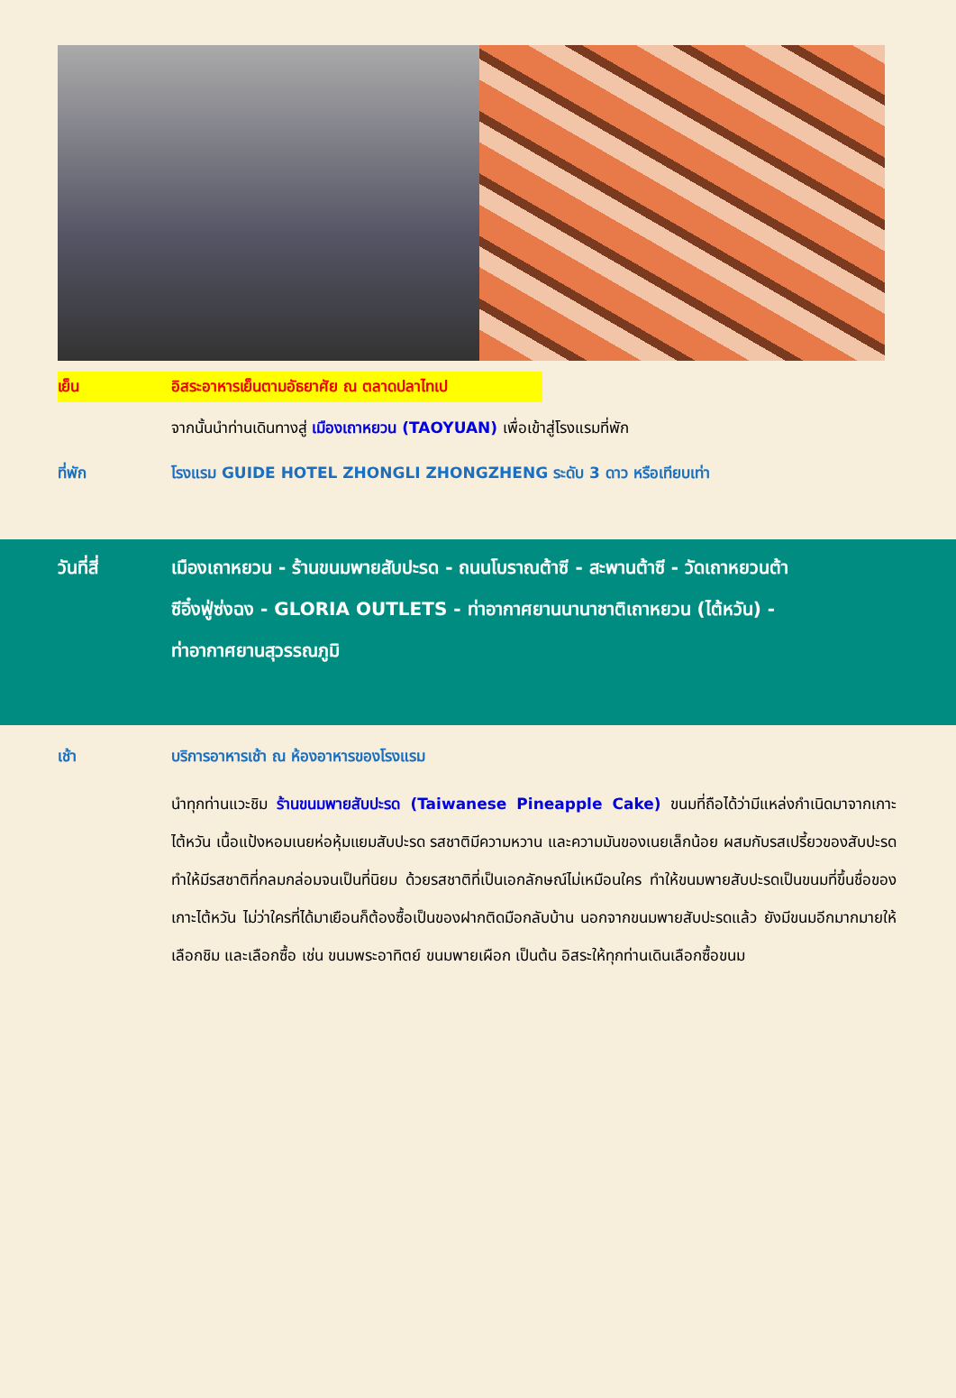เย็น อิสระอาหารเย็นตามอัธยาศัย ณ ตลาดปลาไทเป
จากนั้นนำท่านเดินทางสู่ เมืองเถาหยวน (TAOYUAN) เพื่อเข้าสู่โรงแรมที่พัก
ที่พัก โรงแรม GUIDE HOTEL ZHONGLI ZHONGZHENG ระดับ 3 ดาว หรือเทียบเท่า
วันที่สี่ เมืองเถาหยวน - ร้านขนมพายสับปะรด - ถนนโบราณต้าซี - สะพานต้าซี - วัดเถาหยวนต้า
ซีอิ๋งฟู่ซ่งฉง - GLORIA OUTLETS - ท่าอากาศยานนานาชาติเถาหยวน (ไต้หวัน) -
ท่าอากาศยานสุวรรณภูมิ
เช้า บริการอาหารเช้า ณ ห้องอาหารของโรงแรม
นำทุกท่านแวะชิม ร้านขนมพายสับปะรด (Taiwanese Pineapple Cake) ขนมที่ถือได้ว่ามีแหล่งกำเนิดมาจากเกาะไต้หวัน เนื้อแป้งหอมเนยห่อหุ้มแยมสับปะรด รสชาติมีความหวาน และความมันของเนยเล็กน้อย ผสมกับรสเปรี้ยวของสับปะรด ทำให้มีรสชาติที่กลมกล่อมจนเป็นที่นิยม ด้วยรสชาติที่เป็นเอกลักษณ์ไม่เหมือนใคร ทำให้ขนมพายสับปะรดเป็นขนมที่ขึ้นชื่อของเกาะไต้หวัน ไม่ว่าใครที่ได้มาเยือนก็ต้องซื้อเป็นของฝากติดมือกลับบ้าน นอกจากขนมพายสับปะรดแล้ว ยังมีขนมอีกมากมายให้เลือกชิม และเลือกซื้อ เช่น ขนมพระอาทิตย์ ขนมพายเผือก เป็นต้น อิสระให้ทุกท่านเดินเลือกซื้อขนม